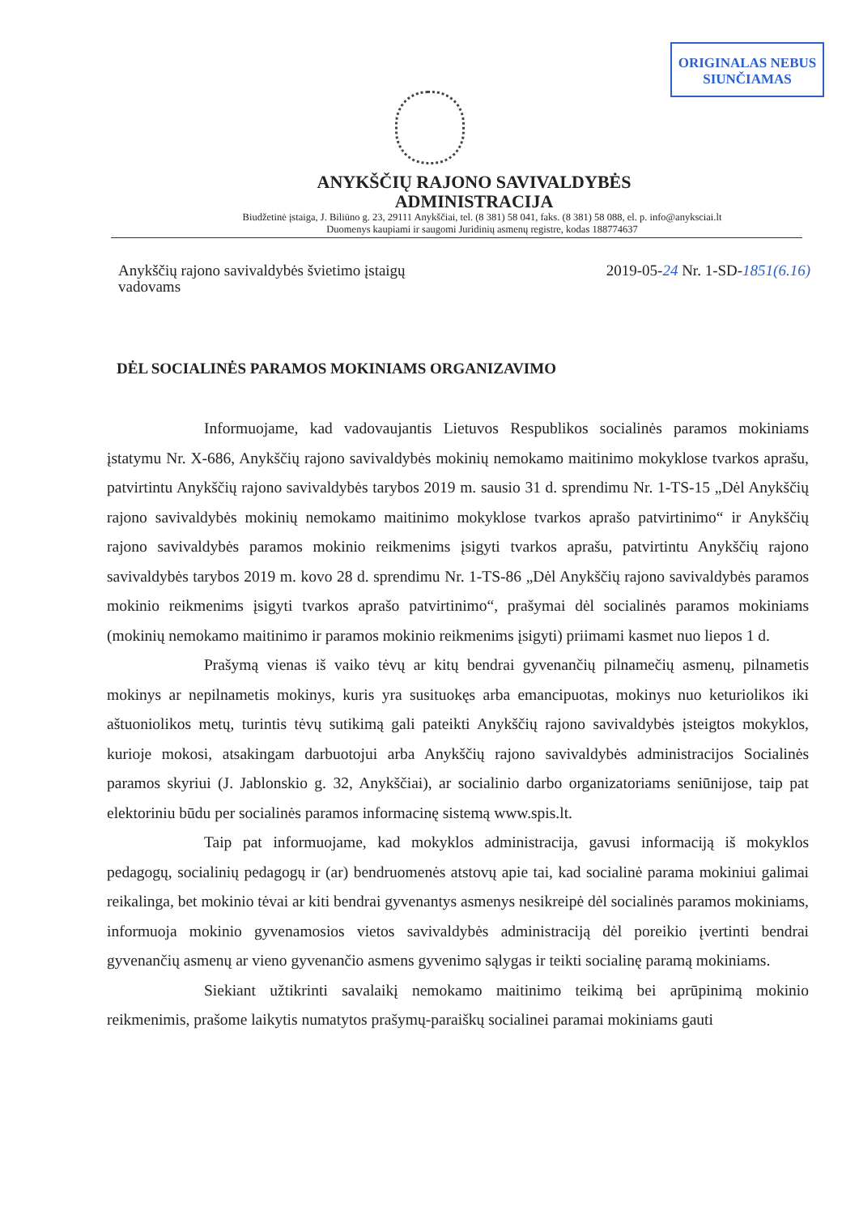ORIGINALAS NEBUS SIUNČIAMAS
ANYKŠČIŲ RAJONO SAVIVALDYBĖS
ADMINISTRACIJA
Biudžetinė įstaiga, J. Biliūno g. 23, 29111 Anykščiai, tel. (8 381) 58 041, faks. (8 381) 58 088, el. p. info@anyksciai.lt
Duomenys kaupiami ir saugomi Juridinių asmenų registre, kodas 188774637
Anykščių rajono savivaldybės švietimo įstaigų
vadovams
2019-05-24 Nr. 1-SD-1851(6.16)
DĖL SOCIALINĖS PARAMOS MOKINIAMS ORGANIZAVIMO
Informuojame, kad vadovaujantis Lietuvos Respublikos socialinės paramos mokiniams įstatymu Nr. X-686, Anykščių rajono savivaldybės mokinių nemokamo maitinimo mokyklose tvarkos aprašu, patvirtintu Anykščių rajono savivaldybės tarybos 2019 m. sausio 31 d. sprendimu Nr. 1-TS-15 „Dėl Anykščių rajono savivaldybės mokinių nemokamo maitinimo mokyklose tvarkos aprašo patvirtinimo“ ir Anykščių rajono savivaldybės paramos mokinio reikmenims įsigyti tvarkos aprašu, patvirtintu Anykščių rajono savivaldybės tarybos 2019 m. kovo 28 d. sprendimu Nr. 1-TS-86 „Dėl Anykščių rajono savivaldybės paramos mokinio reikmenims įsigyti tvarkos aprašo patvirtinimo“, prašymai dėl socialinės paramos mokiniams (mokinių nemokamo maitinimo ir paramos mokinio reikmenims įsigyti) priimami kasmet nuo liepos 1 d.
Prašymą vienas iš vaiko tėvų ar kitų bendrai gyvenančių pilnamečių asmenų, pilnametis mokinys ar nepilnametis mokinys, kuris yra susituokęs arba emancipuotas, mokinys nuo keturiolikos iki aštuoniolikos metų, turintis tėvų sutikimą gali pateikti Anykščių rajono savivaldybės įsteigtos mokyklos, kurioje mokosi, atsakingam darbuotojui arba Anykščių rajono savivaldybės administracijos Socialinės paramos skyriui (J. Jablonskio g. 32, Anykščiai), ar socialinio darbo organizatoriams seniūnijose, taip pat elektoriniu būdu per socialinės paramos informacinę sistemą www.spis.lt.
Taip pat informuojame, kad mokyklos administracija, gavusi informaciją iš mokyklos pedagogų, socialinių pedagogų ir (ar) bendruomenės atstovų apie tai, kad socialinė parama mokiniui galimai reikalinga, bet mokinio tėvai ar kiti bendrai gyvenantys asmenys nesikreipė dėl socialinės paramos mokiniams, informuoja mokinio gyvenamosios vietos savivaldybės administraciją dėl poreikio įvertinti bendrai gyvenančių asmenų ar vieno gyvenančio asmens gyvenimo sąlygas ir teikti socialinę paramą mokiniams.
Siekiant užtikrinti savalaikį nemokamo maitinimo teikimą bei aprūpinimą mokinio reikmenimis, prašome laikytis numatytos prašymų-paraiškų socialinei paramai mokiniams gauti